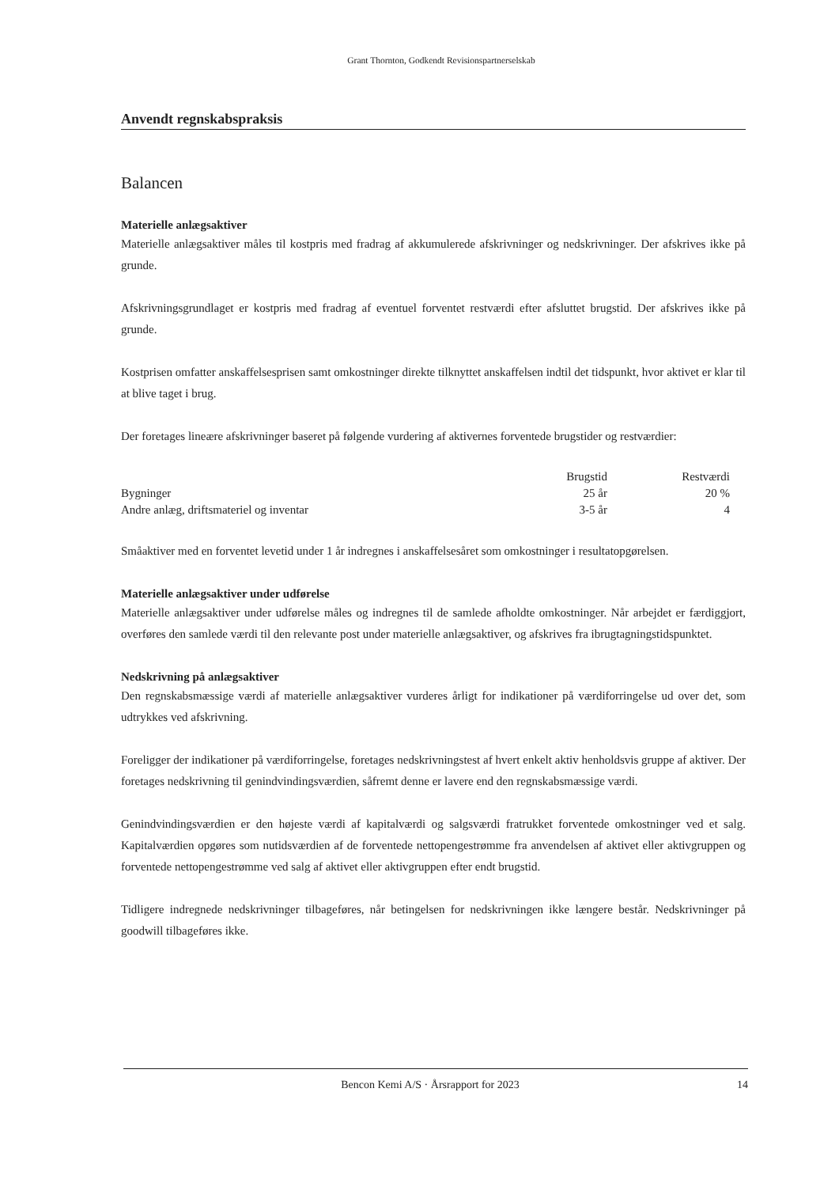Grant Thornton, Godkendt Revisionspartnerselskab
Anvendt regnskabspraksis
Balancen
Materielle anlægsaktiver
Materielle anlægsaktiver måles til kostpris med fradrag af akkumulerede afskrivninger og nedskrivninger. Der afskrives ikke på grunde.
Afskrivningsgrundlaget er kostpris med fradrag af eventuel forventet restværdi efter afsluttet brugstid. Der afskrives ikke på grunde.
Kostprisen omfatter anskaffelsesprisen samt omkostninger direkte tilknyttet anskaffelsen indtil det tidspunkt, hvor aktivet er klar til at blive taget i brug.
Der foretages lineære afskrivninger baseret på følgende vurdering af aktivernes forventede brugstider og restværdier:
| | Brugstid | Restværdi |
| --- | --- | --- |
| Bygninger | 25 år | 20 % |
| Andre anlæg, driftsmateriel og inventar | 3-5 år | 4 |
Småaktiver med en forventet levetid under 1 år indregnes i anskaffelsesåret som omkostninger i resultatopgørelsen.
Materielle anlægsaktiver under udførelse
Materielle anlægsaktiver under udførelse måles og indregnes til de samlede afholdte omkostninger. Når arbejdet er færdiggjort, overføres den samlede værdi til den relevante post under materielle anlægsaktiver, og afskrives fra ibrugtagningstidspunktet.
Nedskrivning på anlægsaktiver
Den regnskabsmæssige værdi af materielle anlægsaktiver vurderes årligt for indikationer på værdiforringelse ud over det, som udtrykkes ved afskrivning.
Foreligger der indikationer på værdiforringelse, foretages nedskrivningstest af hvert enkelt aktiv henholdsvis gruppe af aktiver. Der foretages nedskrivning til genindvindingsværdien, såfremt denne er lavere end den regnskabsmæssige værdi.
Genindvindingsværdien er den højeste værdi af kapitalværdi og salgsværdi fratrukket forventede omkostninger ved et salg. Kapitalværdien opgøres som nutidsværdien af de forventede nettopengestrømme fra anvendelsen af aktivet eller aktivgruppen og forventede nettopengestrømme ved salg af aktivet eller aktivgruppen efter endt brugstid.
Tidligere indregnede nedskrivninger tilbageføres, når betingelsen for nedskrivningen ikke længere består. Nedskrivninger på goodwill tilbageføres ikke.
Bencon Kemi A/S · Årsrapport for 2023 14